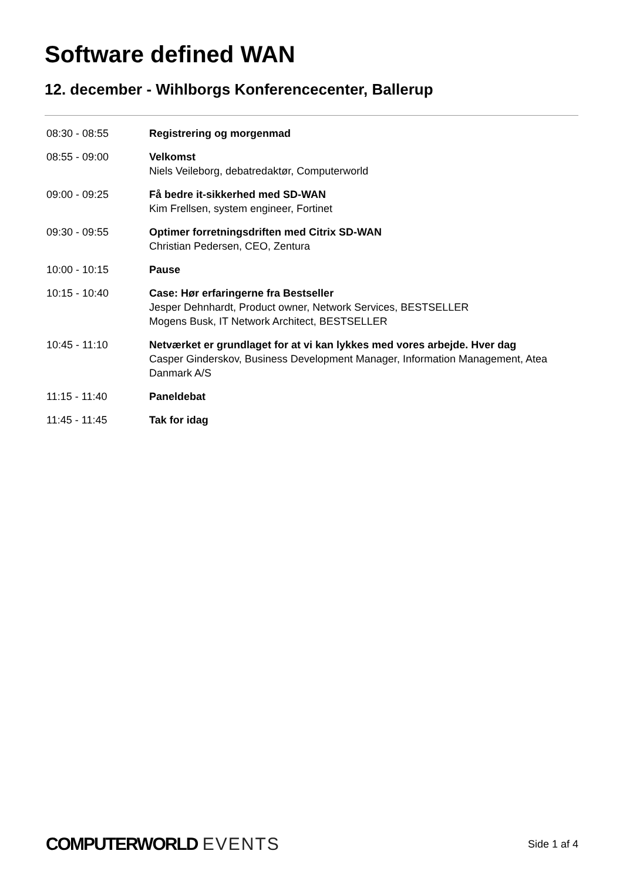Software defined WAN
12. december - Wihlborgs Konferencecenter, Ballerup
| 08:30 - 08:55 | Registrering og morgenmad |
| 08:55 - 09:00 | Velkomst Niels Veileborg, debatredaktør, Computerworld |
| 09:00 - 09:25 | Få bedre it-sikkerhed med SD-WAN Kim Frellsen, system engineer, Fortinet |
| 09:30 - 09:55 | Optimer forretningsdriften med Citrix SD-WAN Christian Pedersen, CEO, Zentura |
| 10:00 - 10:15 | Pause |
| 10:15 - 10:40 | Case: Hør erfaringerne fra Bestseller Jesper Dehnhardt, Product owner, Network Services, BESTSELLER Mogens Busk, IT Network Architect, BESTSELLER |
| 10:45 - 11:10 | Netværket er grundlaget for at vi kan lykkes med vores arbejde. Hver dag Casper Ginderskov, Business Development Manager, Information Management, Atea Danmark A/S |
| 11:15 - 11:40 | Paneldebat |
| 11:45 - 11:45 | Tak for idag |
COMPUTERWORLD EVENTS
Side 1 af 4